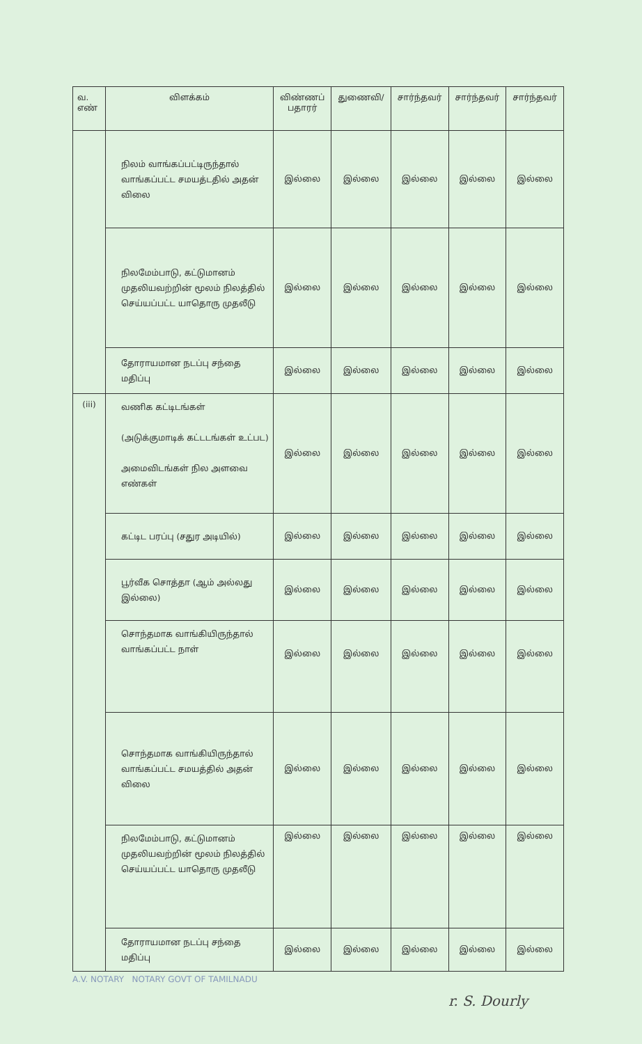| வ. எண் | விளக்கம் | விண்ணப் பதாரர் | துணைவி/ | சார்ந்தவர் | சார்ந்தவர் | சார்ந்தவர் |
| --- | --- | --- | --- | --- | --- | --- |
| | நிலம் வாங்கப்பட்டிருந்தால் வாங்கப்பட்ட சமயத்டதில் அதன் விலை | இல்லை | இல்லை | இல்லை | இல்லை | இல்லை |
| | நிலமேம்பாடு, கட்டுமானம் முதலியவற்றின் மூலம் நிலத்தில் செய்யப்பட்ட யாதொரு முதலீடு | இல்லை | இல்லை | இல்லை | இல்லை | இல்லை |
| | தோராயமான நடப்பு சந்தை மதிப்பு | இல்லை | இல்லை | இல்லை | இல்லை | இல்லை |
| (iii) | வணிக கட்டிடங்கள் (அடுக்குமாடிக் கட்டடங்கள் உட்பட) அமைவிடங்கள் நில அளவை எண்கள் | இல்லை | இல்லை | இல்லை | இல்லை | இல்லை |
| | கட்டிட பரப்பு (சதுர அடியில்) | இல்லை | இல்லை | இல்லை | இல்லை | இல்லை |
| | பூர்வீக சொத்தா (ஆம் அல்லது இல்லை) | இல்லை | இல்லை | இல்லை | இல்லை | இல்லை |
| | சொந்தமாக வாங்கியிருந்தால் வாங்கப்பட்ட நாள் | இல்லை | இல்லை | இல்லை | இல்லை | இல்லை |
| | சொந்தமாக வாங்கியிருந்தால் வாங்கப்பட்ட சமயத்தில் அதன் விலை | இல்லை | இல்லை | இல்லை | இல்லை | இல்லை |
| | நிலமேம்பாடு, கட்டுமானம் முதலியவற்றின் மூலம் நிலத்தில் செய்யப்பட்ட யாதொரு முதலீடு | இல்லை | இல்லை | இல்லை | இல்லை | இல்லை |
| | தோராயமான நடப்பு சந்தை மதிப்பு | இல்லை | இல்லை | இல்லை | இல்லை | இல்லை |
A.V. NOTARY NOTARY GOVT OF TAMILNADU
r. S. Dourly